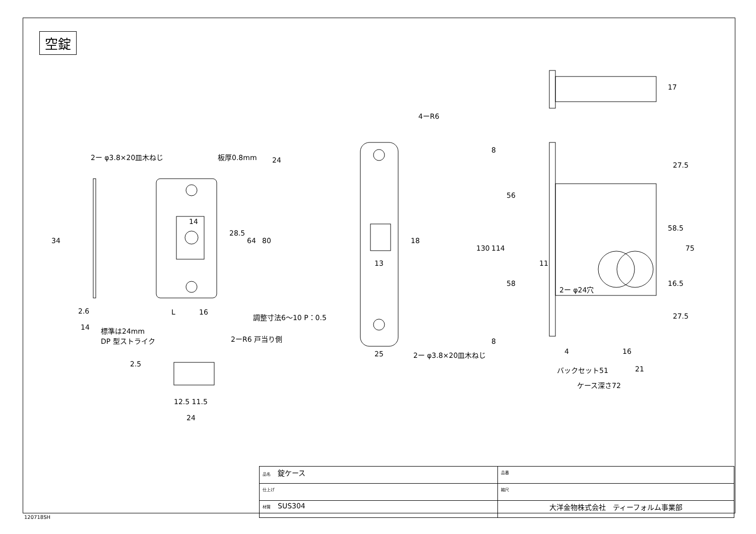空錠
2ー φ3.8×20皿木ねじ 板厚0.8mm
4ーR6
24
34
14
28.5
64 80 18
13
17
8
27.5
56
130 114
58.5
75
11
58
2ー φ24穴
16.5
2.6 L 16 調整寸法6〜10 P：0.5 27.5
8
14
標準は24mm
DP 型ストライク
2ーR6 戸当り側
25 2ー φ3.8×20皿木ねじ 4 16
バックセット51 21
ケース深さ72
2.5
12.5 11.5
24
| 品名 錠ケース | 品番 |
| 仕上げ | 縮尺 |
| 材質 SUS304 | 大洋金物株式会社 ティーフォルム事業部 |
120718SH